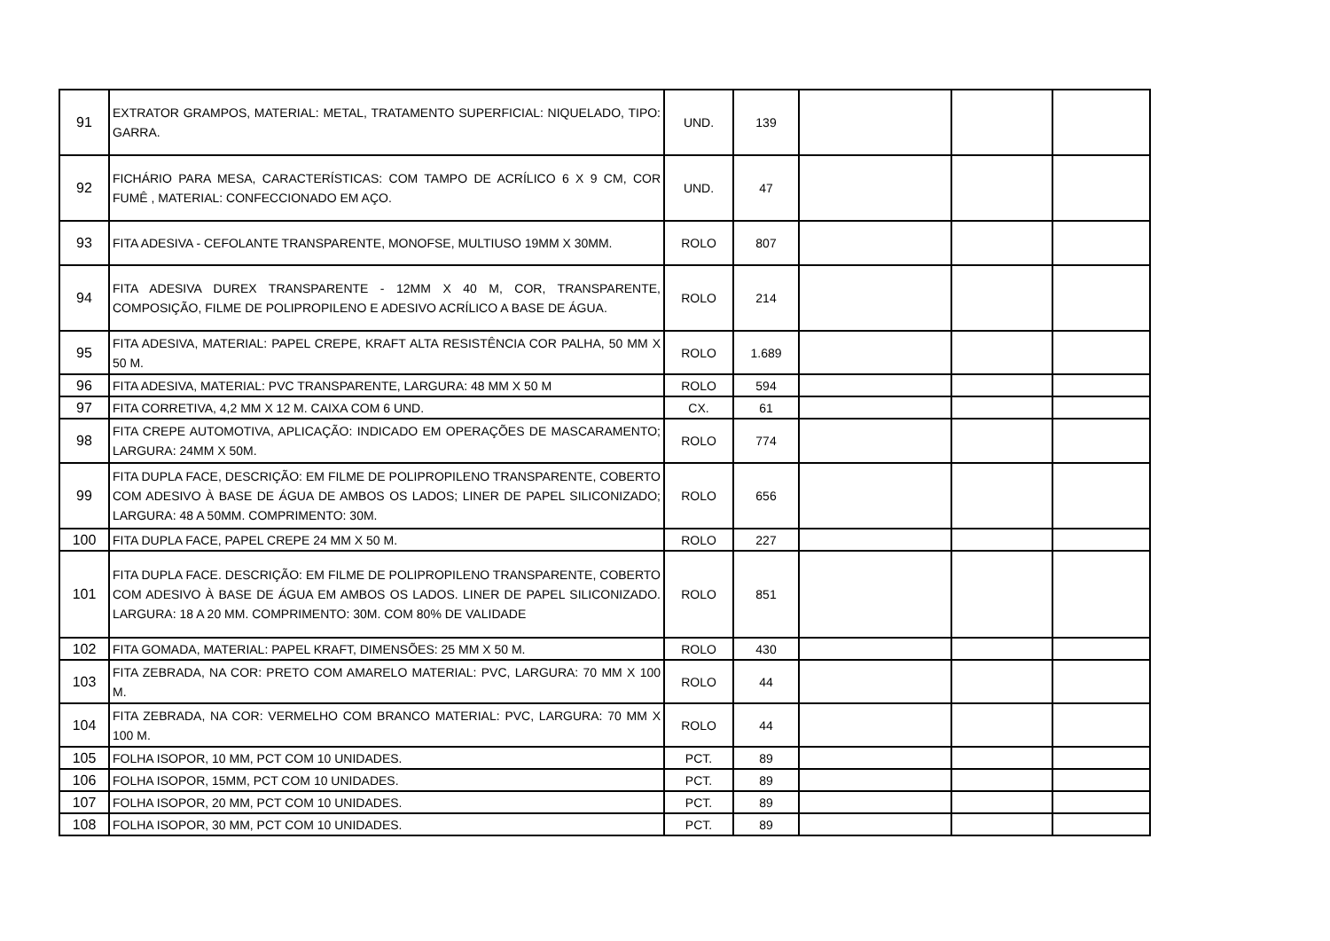| 91 | EXTRATOR GRAMPOS, MATERIAL: METAL, TRATAMENTO SUPERFICIAL: NIQUELADO, TIPO: GARRA. | UND. | 139 | | | |
| 92 | FICHÁRIO PARA MESA, CARACTERÍSTICAS: COM TAMPO DE ACRÍLICO 6 X 9 CM, COR FUMÊ , MATERIAL: CONFECCIONADO EM AÇO. | UND. | 47 | | | |
| 93 | FITA ADESIVA - CEFOLANTE TRANSPARENTE, MONOFSE, MULTIUSO 19MM X 30MM. | ROLO | 807 | | | |
| 94 | FITA ADESIVA DUREX TRANSPARENTE - 12MM X 40 M, COR, TRANSPARENTE, COMPOSIÇÃO, FILME DE POLIPROPILENO E ADESIVO ACRÍLICO A BASE DE ÁGUA. | ROLO | 214 | | | |
| 95 | FITA ADESIVA, MATERIAL: PAPEL CREPE, KRAFT ALTA RESISTÊNCIA COR PALHA, 50 MM X 50 M. | ROLO | 1.689 | | | |
| 96 | FITA ADESIVA, MATERIAL: PVC TRANSPARENTE, LARGURA: 48 MM X 50 M | ROLO | 594 | | | |
| 97 | FITA CORRETIVA, 4,2 MM X 12 M. CAIXA COM 6 UND. | CX. | 61 | | | |
| 98 | FITA CREPE AUTOMOTIVA, APLICAÇÃO: INDICADO EM OPERAÇÕES DE MASCARAMENTO; LARGURA: 24MM X 50M. | ROLO | 774 | | | |
| 99 | FITA DUPLA FACE, DESCRIÇÃO: EM FILME DE POLIPROPILENO TRANSPARENTE, COBERTO COM ADESIVO À BASE DE ÁGUA DE AMBOS OS LADOS; LINER DE PAPEL SILICONIZADO; LARGURA: 48 A 50MM. COMPRIMENTO: 30M. | ROLO | 656 | | | |
| 100 | FITA DUPLA FACE, PAPEL CREPE 24 MM X 50 M. | ROLO | 227 | | | |
| 101 | FITA DUPLA FACE. DESCRIÇÃO: EM FILME DE POLIPROPILENO TRANSPARENTE, COBERTO COM ADESIVO À BASE DE ÁGUA EM AMBOS OS LADOS. LINER DE PAPEL SILICONIZADO. LARGURA: 18 A 20 MM. COMPRIMENTO: 30M. COM 80% DE VALIDADE | ROLO | 851 | | | |
| 102 | FITA GOMADA, MATERIAL: PAPEL KRAFT, DIMENSÕES: 25 MM X 50 M. | ROLO | 430 | | | |
| 103 | FITA ZEBRADA, NA COR: PRETO COM AMARELO MATERIAL: PVC, LARGURA: 70 MM X 100 M. | ROLO | 44 | | | |
| 104 | FITA ZEBRADA, NA COR: VERMELHO COM BRANCO MATERIAL: PVC, LARGURA: 70 MM X 100 M. | ROLO | 44 | | | |
| 105 | FOLHA ISOPOR, 10 MM, PCT COM 10 UNIDADES. | PCT. | 89 | | | |
| 106 | FOLHA ISOPOR, 15MM, PCT COM 10 UNIDADES. | PCT. | 89 | | | |
| 107 | FOLHA ISOPOR, 20 MM, PCT COM 10 UNIDADES. | PCT. | 89 | | | |
| 108 | FOLHA ISOPOR, 30 MM, PCT COM 10 UNIDADES. | PCT. | 89 | | | |